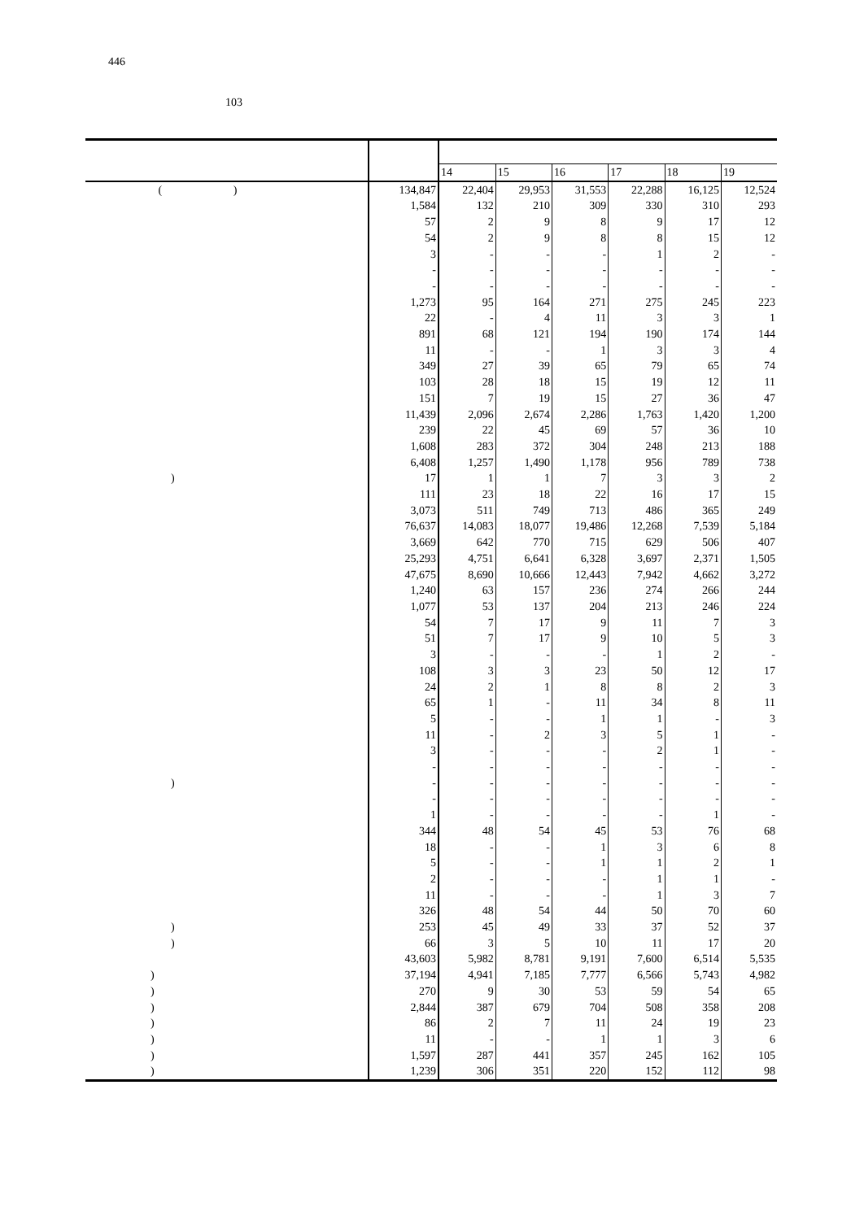446
103
| | | 14 | 15 | 16 | 17 | 18 | 19 |
| --- | --- | --- | --- | --- | --- | --- | --- |
| ( ) | 134,847 | 22,404 | 29,953 | 31,553 | 22,288 | 16,125 | 12,524 |
| | 1,584 | 132 | 210 | 309 | 330 | 310 | 293 |
| | 57 | 2 | 9 | 8 | 9 | 17 | 12 |
| | 54 | 2 | 9 | 8 | 8 | 15 | 12 |
| | 3 | - | - | - | 1 | 2 | - |
| | - | - | - | - | - | - | - |
| | - | - | - | - | - | - | - |
| | 1,273 | 95 | 164 | 271 | 275 | 245 | 223 |
| | 22 | - | 4 | 11 | 3 | 3 | 1 |
| | 891 | 68 | 121 | 194 | 190 | 174 | 144 |
| | 11 | - | - | 1 | 3 | 3 | 4 |
| | 349 | 27 | 39 | 65 | 79 | 65 | 74 |
| | 103 | 28 | 18 | 15 | 19 | 12 | 11 |
| | 151 | 7 | 19 | 15 | 27 | 36 | 47 |
| | 11,439 | 2,096 | 2,674 | 2,286 | 1,763 | 1,420 | 1,200 |
| | 239 | 22 | 45 | 69 | 57 | 36 | 10 |
| | 1,608 | 283 | 372 | 304 | 248 | 213 | 188 |
| | 6,408 | 1,257 | 1,490 | 1,178 | 956 | 789 | 738 |
| ) | 17 | 1 | 1 | 7 | 3 | 3 | 2 |
| | 111 | 23 | 18 | 22 | 16 | 17 | 15 |
| | 3,073 | 511 | 749 | 713 | 486 | 365 | 249 |
| | 76,637 | 14,083 | 18,077 | 19,486 | 12,268 | 7,539 | 5,184 |
| | 3,669 | 642 | 770 | 715 | 629 | 506 | 407 |
| | 25,293 | 4,751 | 6,641 | 6,328 | 3,697 | 2,371 | 1,505 |
| | 47,675 | 8,690 | 10,666 | 12,443 | 7,942 | 4,662 | 3,272 |
| | 1,240 | 63 | 157 | 236 | 274 | 266 | 244 |
| | 1,077 | 53 | 137 | 204 | 213 | 246 | 224 |
| | 54 | 7 | 17 | 9 | 11 | 7 | 3 |
| | 51 | 7 | 17 | 9 | 10 | 5 | 3 |
| | 3 | - | - | - | 1 | 2 | - |
| | 108 | 3 | 3 | 23 | 50 | 12 | 17 |
| | 24 | 2 | 1 | 8 | 8 | 2 | 3 |
| | 65 | 1 | - | 11 | 34 | 8 | 11 |
| | 5 | - | - | 1 | 1 | - | 3 |
| | 11 | - | 2 | 3 | 5 | 1 | - |
| | 3 | - | - | - | 2 | 1 | - |
| | - | - | - | - | - | - | - |
| ) | - | - | - | - | - | - | - |
| | - | - | - | - | - | - | - |
| | 1 | - | - | - | - | 1 | - |
| | 344 | 48 | 54 | 45 | 53 | 76 | 68 |
| | 18 | - | - | 1 | 3 | 6 | 8 |
| | 5 | - | - | 1 | 1 | 2 | 1 |
| | 2 | - | - | - | 1 | 1 | - |
| | 11 | - | - | - | 1 | 3 | 7 |
| | 326 | 48 | 54 | 44 | 50 | 70 | 60 |
| ) | 253 | 45 | 49 | 33 | 37 | 52 | 37 |
| ) | 66 | 3 | 5 | 10 | 11 | 17 | 20 |
| | 43,603 | 5,982 | 8,781 | 9,191 | 7,600 | 6,514 | 5,535 |
| ) | 37,194 | 4,941 | 7,185 | 7,777 | 6,566 | 5,743 | 4,982 |
| ) | 270 | 9 | 30 | 53 | 59 | 54 | 65 |
| ) | 2,844 | 387 | 679 | 704 | 508 | 358 | 208 |
| ) | 86 | 2 | 7 | 11 | 24 | 19 | 23 |
| ) | 11 | - | - | 1 | 1 | 3 | 6 |
| ) | 1,597 | 287 | 441 | 357 | 245 | 162 | 105 |
| ) | 1,239 | 306 | 351 | 220 | 152 | 112 | 98 |